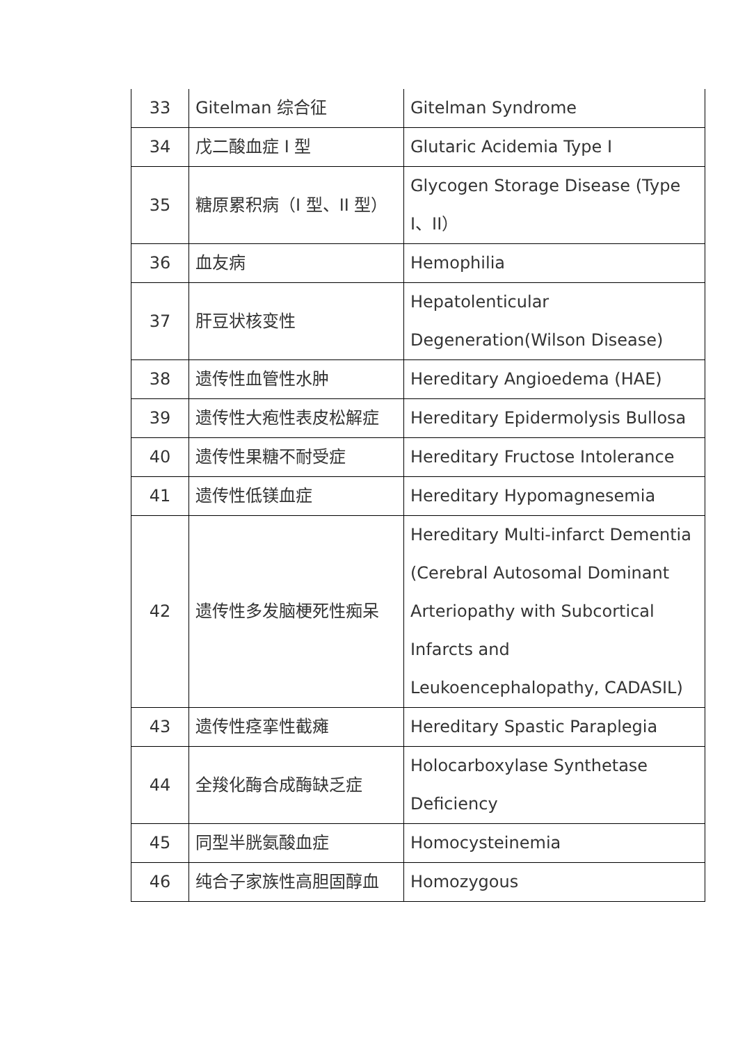| 33 | Gitelman 综合征 | Gitelman Syndrome |
| 34 | 戊二酸血症 I 型 | Glutaric Acidemia Type I |
| 35 | 糖原累积病（I 型、II 型） | Glycogen Storage Disease (Type I、II） |
| 36 | 血友病 | Hemophilia |
| 37 | 肝豆状核变性 | Hepatolenticular Degeneration(Wilson Disease) |
| 38 | 遗传性血管性水肿 | Hereditary Angioedema (HAE) |
| 39 | 遗传性大疱性表皮松解症 | Hereditary Epidermolysis Bullosa |
| 40 | 遗传性果糖不耐受症 | Hereditary Fructose Intolerance |
| 41 | 遗传性低镁血症 | Hereditary Hypomagnesemia |
| 42 | 遗传性多发脑梗死性痴呆 | Hereditary Multi-infarct Dementia (Cerebral Autosomal Dominant Arteriopathy with Subcortical Infarcts and Leukoencephalopathy, CADASIL) |
| 43 | 遗传性痉挛性截瘫 | Hereditary Spastic Paraplegia |
| 44 | 全羧化酶合成酶缺乏症 | Holocarboxylase Synthetase Deficiency |
| 45 | 同型半胱氨酸血症 | Homocysteinemia |
| 46 | 纯合子家族性高胆固醇血 | Homozygous |